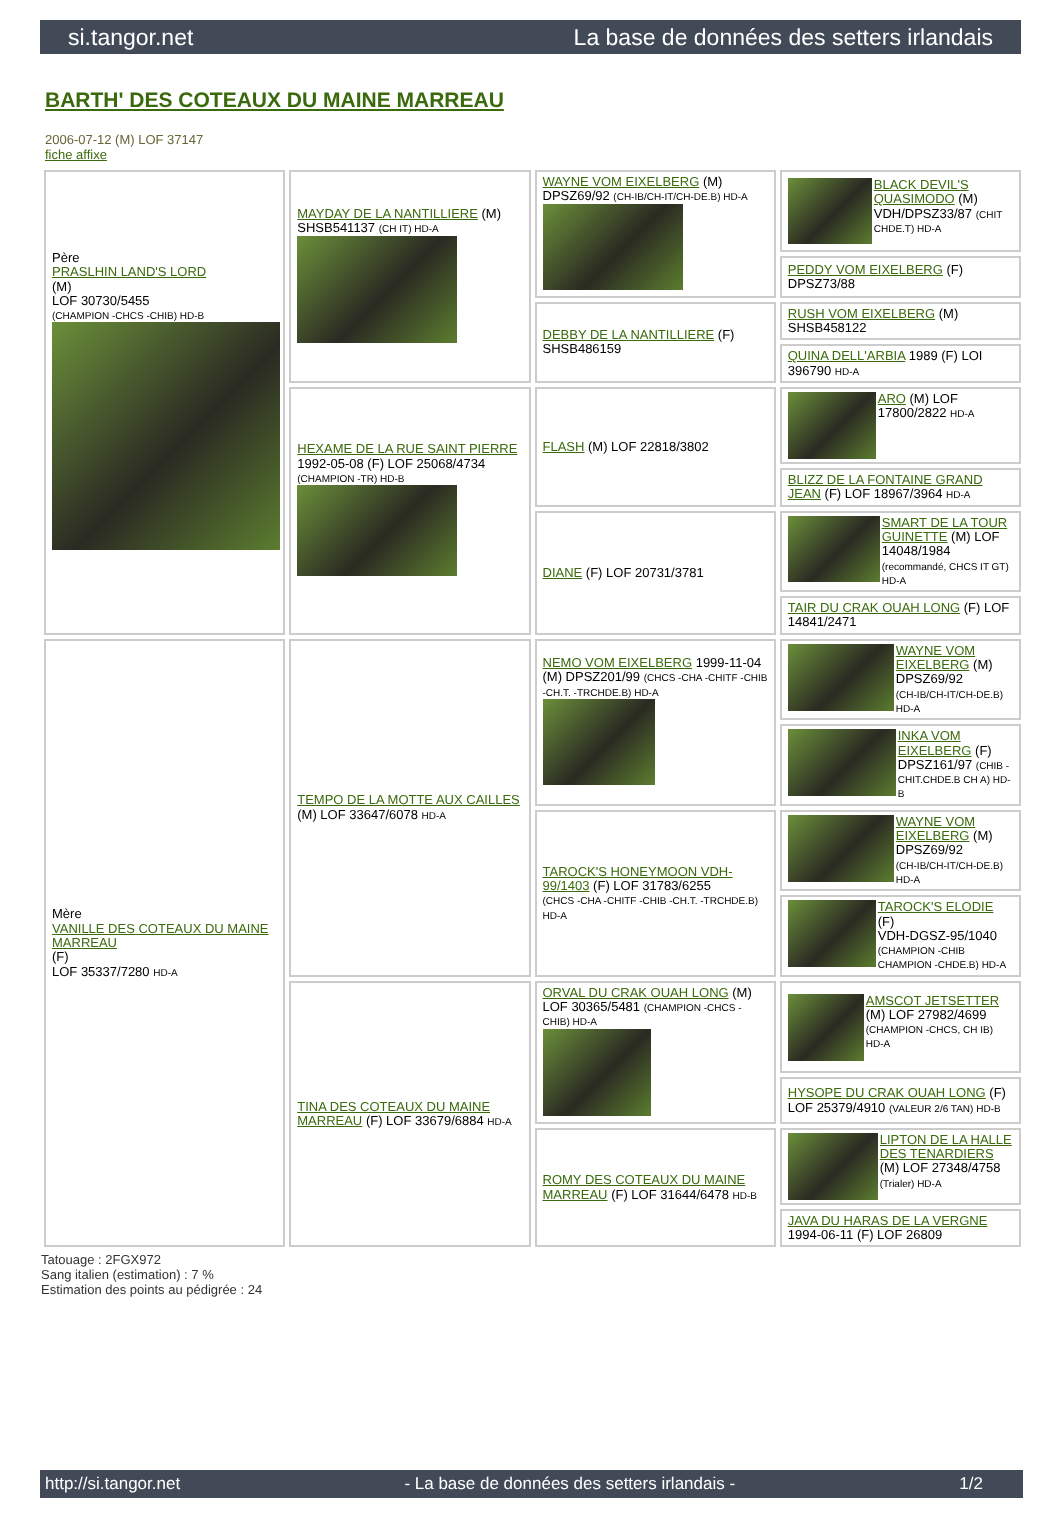si.tangor.net La base de données des setters irlandais
BARTH' DES COTEAUX DU MAINE MARREAU
2006-07-12 (M) LOF 37147
fiche affixe
| Père PRASLHIN LAND'S LORD (M) LOF 30730/5455 (CHAMPION -CHCS -CHIB) HD-B | MAYDAY DE LA NANTILLIERE (M) SHSB541137 (CH IT) HD-A | WAYNE VOM EIXELBERG (M) DPSZ69/92 (CH-IB/CH-IT/CH-DE.B) HD-A | BLACK DEVIL'S QUASIMODO (M) VDH/DPSZ33/87 (CHIT CHDE.T) HD-A |
| | | | PEDDY VOM EIXELBERG (F) DPSZ73/88 |
| | | DEBBY DE LA NANTILLIERE (F) SHSB486159 | RUSH VOM EIXELBERG (M) SHSB458122 |
| | | | QUINA DELL'ARBIA 1989 (F) LOI 396790 HD-A |
| | HEXAME DE LA RUE SAINT PIERRE 1992-05-08 (F) LOF 25068/4734 (CHAMPION -TR) HD-B | FLASH (M) LOF 22818/3802 | ARO (M) LOF 17800/2822 HD-A |
| | | | BLIZZ DE LA FONTAINE GRAND JEAN (F) LOF 18967/3964 HD-A |
| | | DIANE (F) LOF 20731/3781 | SMART DE LA TOUR GUINETTE (M) LOF 14048/1984 (recommandé, CHCS IT GT) HD-A |
| | | | TAIR DU CRAK OUAH LONG (F) LOF 14841/2471 |
| Mère VANILLE DES COTEAUX DU MAINE MARREAU (F) LOF 35337/7280 HD-A | TEMPO DE LA MOTTE AUX CAILLES (M) LOF 33647/6078 HD-A | NEMO VOM EIXELBERG 1999-11-04 (M) DPSZ201/99 (CHCS -CHA -CHITF -CHIB -CH.T. -TRCHDE.B) HD-A | WAYNE VOM EIXELBERG (M) DPSZ69/92 (CH-IB/CH-IT/CH-DE.B) HD-A |
| | | | INKA VOM EIXELBERG (F) DPSZ161/97 (CHIB -CHIT.CHDE.B CH A) HD-B |
| | | TAROCK'S HONEYMOON VDH-99/1403 (F) LOF 31783/6255 (CHCS -CHA -CHITF -CHIB -CH.T. -TRCHDE.B) HD-A | WAYNE VOM EIXELBERG (M) DPSZ69/92 (CH-IB/CH-IT/CH-DE.B) HD-A |
| | | | TAROCK'S ELODIE (F) VDH-DGSZ-95/1040 (CHAMPION -CHIB CHAMPION -CHDE.B) HD-A |
| | TINA DES COTEAUX DU MAINE MARREAU (F) LOF 33679/6884 HD-A | ORVAL DU CRAK OUAH LONG (M) LOF 30365/5481 (CHAMPION -CHCS -CHIB) HD-A | AMSCOT JETSETTER (M) LOF 27982/4699 (CHAMPION -CHCS, CH IB) HD-A |
| | | | HYSOPE DU CRAK OUAH LONG (F) LOF 25379/4910 (VALEUR 2/6 TAN) HD-B |
| | | ROMY DES COTEAUX DU MAINE MARREAU (F) LOF 31644/6478 HD-B | LIPTON DE LA HALLE DES TENARDIERS (M) LOF 27348/4758 (Trialer) HD-A |
| | | | JAVA DU HARAS DE LA VERGNE 1994-06-11 (F) LOF 26809 |
Tatouage : 2FGX972
Sang italien (estimation) : 7 %
Estimation des points au pédigrée : 24
http://si.tangor.net - La base de données des setters irlandais - 1/2